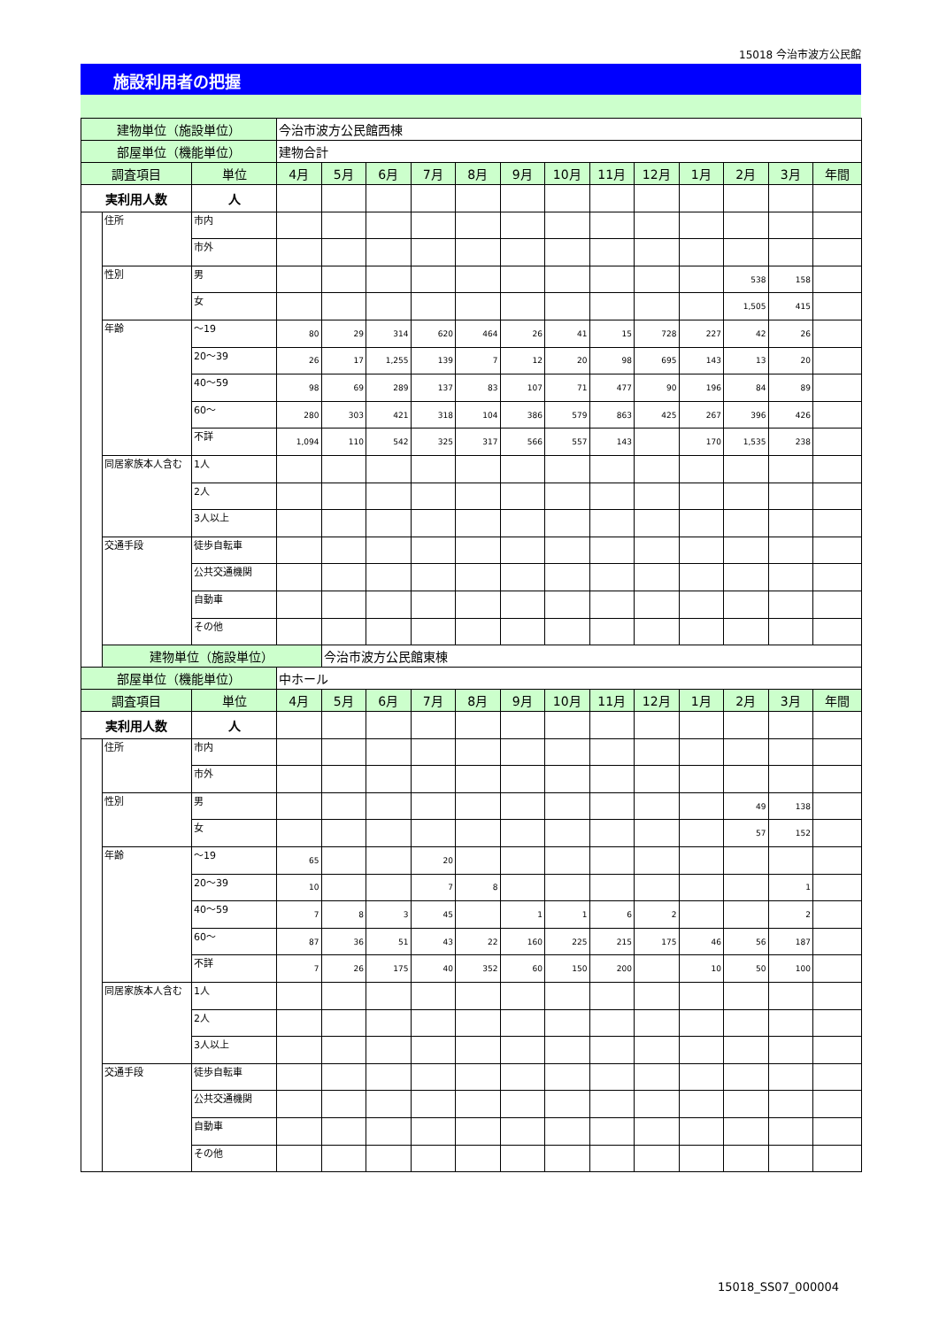15018 今治市波方公民館
施設利用者の把握
| 建物単位（施設単位） | | | 今治市波方公民館西棟 | | | | | | | | | | | | |
| 部屋単位（機能単位） | | | 建物合計 | | | | | | | | | | | | |
| 調査項目 | | 単位 | 4月 | 5月 | 6月 | 7月 | 8月 | 9月 | 10月 | 11月 | 12月 | 1月 | 2月 | 3月 | 年間 |
| 実利用人数 | | 人 | | | | | | | | | | | | | |
| | 住所 | 市内 | | | | | | | | | | | | | |
| | | 市外 | | | | | | | | | | | | | |
| | 性別 | 男 | | | | | | | | | | | 538 | 158 | |
| | | 女 | | | | | | | | | | | 1,505 | 415 | |
| | 年齢 | ～19 | 80 | 29 | 314 | 620 | 464 | 26 | 41 | 15 | 728 | 227 | 42 | 26 | |
| | | 20～39 | 26 | 17 | 1,255 | 139 | 7 | 12 | 20 | 98 | 695 | 143 | 13 | 20 | |
| | | 40～59 | 98 | 69 | 289 | 137 | 83 | 107 | 71 | 477 | 90 | 196 | 84 | 89 | |
| | | 60～ | 280 | 303 | 421 | 318 | 104 | 386 | 579 | 863 | 425 | 267 | 396 | 426 | |
| | | 不詳 | 1,094 | 110 | 542 | 325 | 317 | 566 | 557 | 143 | | 170 | 1,535 | 238 | |
| | 同居家族本人含む | 1人 | | | | | | | | | | | | | |
| | | 2人 | | | | | | | | | | | | | |
| | | 3人以上 | | | | | | | | | | | | | |
| | 交通手段 | 徒歩自転車 | | | | | | | | | | | | | |
| | | 公共交通機関 | | | | | | | | | | | | | |
| | | 自動車 | | | | | | | | | | | | | |
| | | その他 | | | | | | | | | | | | | |
| | 建物単位（施設単位） | | | 今治市波方公民館東棟 | | | | | | | | | | | |
| 部屋単位（機能単位） | | | 中ホール | | | | | | | | | | | | |
| 調査項目 | | 単位 | 4月 | 5月 | 6月 | 7月 | 8月 | 9月 | 10月 | 11月 | 12月 | 1月 | 2月 | 3月 | 年間 |
| 実利用人数 | | 人 | | | | | | | | | | | | | |
| | 住所 | 市内 | | | | | | | | | | | | | |
| | | 市外 | | | | | | | | | | | | | |
| | 性別 | 男 | | | | | | | | | | | 49 | 138 | |
| | | 女 | | | | | | | | | | | 57 | 152 | |
| | 年齢 | ～19 | 65 | | | 20 | | | | | | | | | |
| | | 20～39 | 10 | | | 7 | 8 | | | | | | | 1 | |
| | | 40～59 | 7 | 8 | 3 | 45 | | 1 | 1 | 6 | 2 | | | 2 | |
| | | 60～ | 87 | 36 | 51 | 43 | 22 | 160 | 225 | 215 | 175 | 46 | 56 | 187 | |
| | | 不詳 | 7 | 26 | 175 | 40 | 352 | 60 | 150 | 200 | | 10 | 50 | 100 | |
| | 同居家族本人含む | 1人 | | | | | | | | | | | | | |
| | | 2人 | | | | | | | | | | | | | |
| | | 3人以上 | | | | | | | | | | | | | |
| | 交通手段 | 徒歩自転車 | | | | | | | | | | | | | |
| | | 公共交通機関 | | | | | | | | | | | | | |
| | | 自動車 | | | | | | | | | | | | | |
| | | その他 | | | | | | | | | | | | | |
15018_SS07_000004